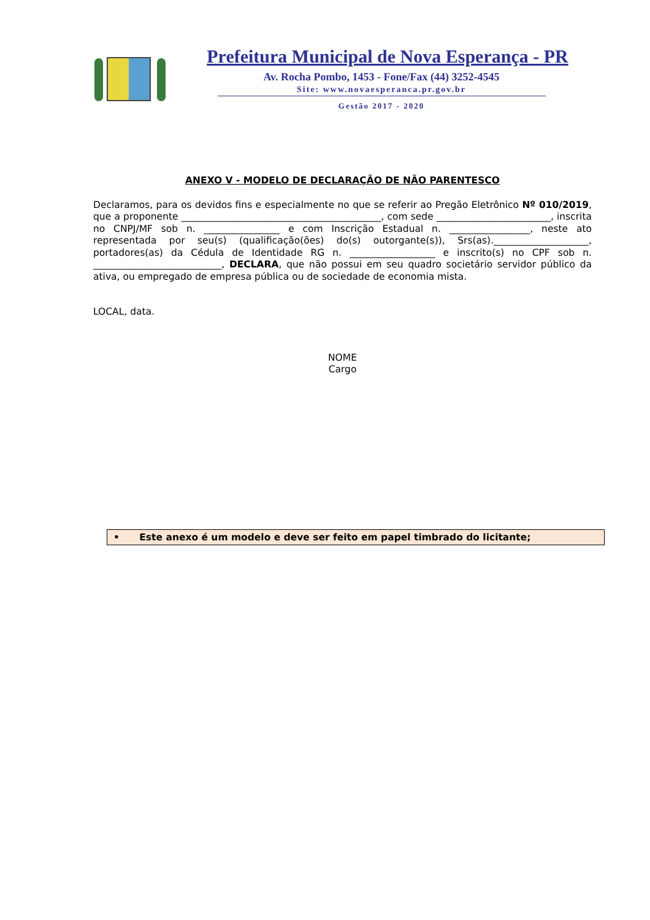Prefeitura Municipal de Nova Esperança - PR
Av. Rocha Pombo, 1453 - Fone/Fax (44) 3252-4545
Site: www.novaesperanca.pr.gov.br
Gestão 2017 - 2020
ANEXO V - MODELO DE DECLARAÇÃO DE NÃO PARENTESCO
Declaramos, para os devidos fins e especialmente no que se referir ao Pregão Eletrônico Nº 010/2019, que a proponente __________________________________________, com sede ________________________, inscrita no CNPJ/MF sob n. ________________ e com Inscrição Estadual n. _________________, neste ato representada por seu(s) (qualificação(ões) do(s) outorgante(s)), Srs(as).____________________, portadores(as) da Cédula de Identidade RG n. __________________ e inscrito(s) no CPF sob n. ___________________________, DECLARA, que não possui em seu quadro societário servidor público da ativa, ou empregado de empresa pública ou de sociedade de economia mista.
LOCAL, data.
NOME
Cargo
• Este anexo é um modelo e deve ser feito em papel timbrado do licitante;